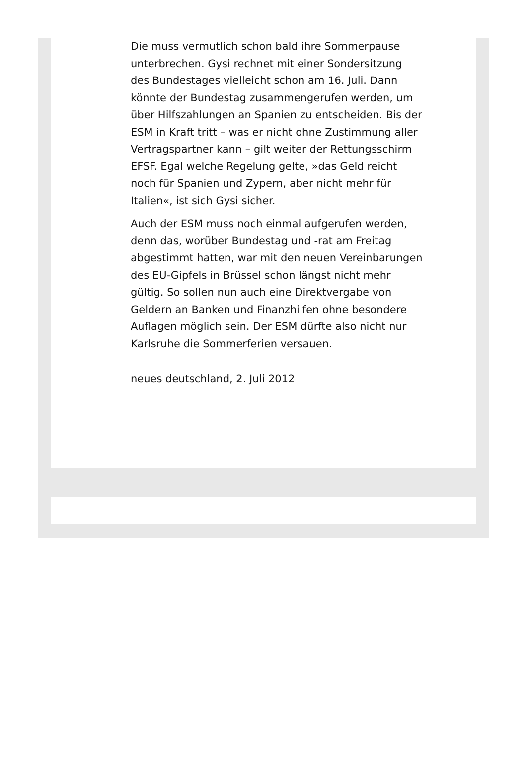Die muss vermutlich schon bald ihre Sommerpause unterbrechen. Gysi rechnet mit einer Sondersitzung des Bundestages vielleicht schon am 16. Juli. Dann könnte der Bundestag zusammengerufen werden, um über Hilfszahlungen an Spanien zu entscheiden. Bis der ESM in Kraft tritt – was er nicht ohne Zustimmung aller Vertragspartner kann – gilt weiter der Rettungsschirm EFSF. Egal welche Regelung gelte, »das Geld reicht noch für Spanien und Zypern, aber nicht mehr für Italien«, ist sich Gysi sicher.
Auch der ESM muss noch einmal aufgerufen werden, denn das, worüber Bundestag und -rat am Freitag abgestimmt hatten, war mit den neuen Vereinbarungen des EU-Gipfels in Brüssel schon längst nicht mehr gültig. So sollen nun auch eine Direktvergabe von Geldern an Banken und Finanzhilfen ohne besondere Auflagen möglich sein. Der ESM dürfte also nicht nur Karlsruhe die Sommerferien versauen.
neues deutschland, 2. Juli 2012